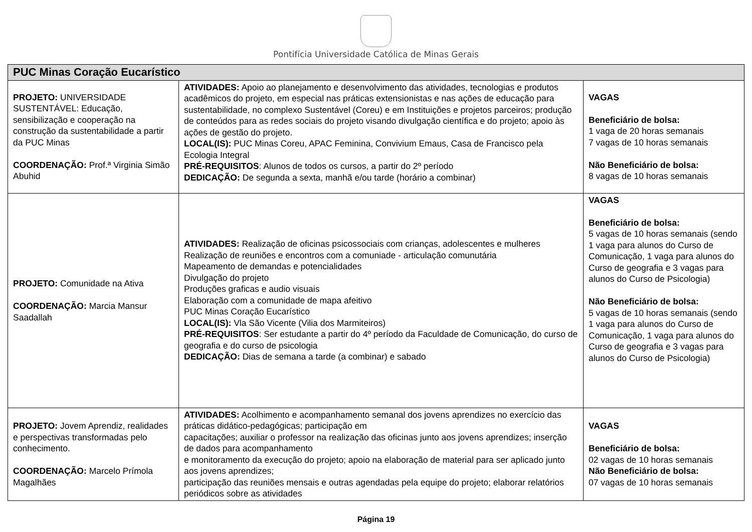Pontifícia Universidade Católica de Minas Gerais
| PUC Minas Coração Eucarístico | | |
| --- | --- | --- |
| PROJETO: UNIVERSIDADE SUSTENTÁVEL: Educação, sensibilização e cooperação na construção da sustentabilidade a partir da PUC Minas COORDENAÇÃO: Prof.ª Virginia Simão Abuhid | ATIVIDADES: Apoio ao planejamento e desenvolvimento das atividades, tecnologias e produtos acadêmicos do projeto, em especial nas práticas extensionistas e nas ações de educação para sustentabilidade, no complexo Sustentável (Coreu) e em Instituições e projetos parceiros; produção de conteúdos para as redes sociais do projeto visando divulgação científica e do projeto; apoio às ações de gestão do projeto. LOCAL(IS): PUC Minas Coreu, APAC Feminina, Convivium Emaus, Casa de Francisco pela Ecologia Integral PRÉ-REQUISITOS : Alunos de todos os cursos, a partir do 2º período DEDICAÇÃO: De segunda a sexta, manhã e/ou tarde (horário a combinar) | VAGAS Beneficiário de bolsa: 1 vaga de 20 horas semanais 7 vagas de 10 horas semanais Não Beneficiário de bolsa: 8 vagas de 10 horas semanais |
| PROJETO: Comunidade na Ativa COORDENAÇÃO: Marcia Mansur Saadallah | ATIVIDADES: Realização de oficinas psicossociais com crianças, adolescentes e mulheres Realização de reuniões e encontros com a comuniade - articulação comunutária Mapeamento de demandas e potencialidades Divulgação do projeto Produções graficas e audio visuais Elaboração com a comunidade de mapa afeitivo PUC Minas Coração Eucarístico LOCAL(IS): Vla São Vicente (Vilia dos Marmiteiros) PRÉ-REQUISITOS : Ser estudante a partir do 4º período da Faculdade de Comunicação, do curso de geografia e do curso de psicologia DEDICAÇÃO: Dias de semana a tarde (a combinar) e sabado | VAGAS Beneficiário de bolsa: 5 vagas de 10 horas semanais (sendo 1 vaga para alunos do Curso de Comunicação, 1 vaga para alunos do Curso de geografia e 3 vagas para alunos do Curso de Psicologia) Não Beneficiário de bolsa: 5 vagas de 10 horas semanais (sendo 1 vaga para alunos do Curso de Comunicação, 1 vaga para alunos do Curso de geografia e 3 vagas para alunos do Curso de Psicologia) |
| PROJETO: Jovem Aprendiz, realidades e perspectivas transformadas pelo conhecimento. COORDENAÇÃO: Marcelo Prímola Magalhães | ATIVIDADES: Acolhimento e acompanhamento semanal dos jovens aprendizes no exercício das práticas didático-pedagógicas; participação em capacitações; auxiliar o professor na realização das oficinas junto aos jovens aprendizes; inserção de dados para acompanhamento e monitoramento da execução do projeto; apoio na elaboração de material para ser aplicado junto aos jovens aprendizes; participação das reuniões mensais e outras agendadas pela equipe do projeto; elaborar relatórios periódicos sobre as atividades | VAGAS Beneficiário de bolsa: 02 vagas de 10 horas semanais Não Beneficiário de bolsa: 07 vagas de 10 horas semanais |
Página 19